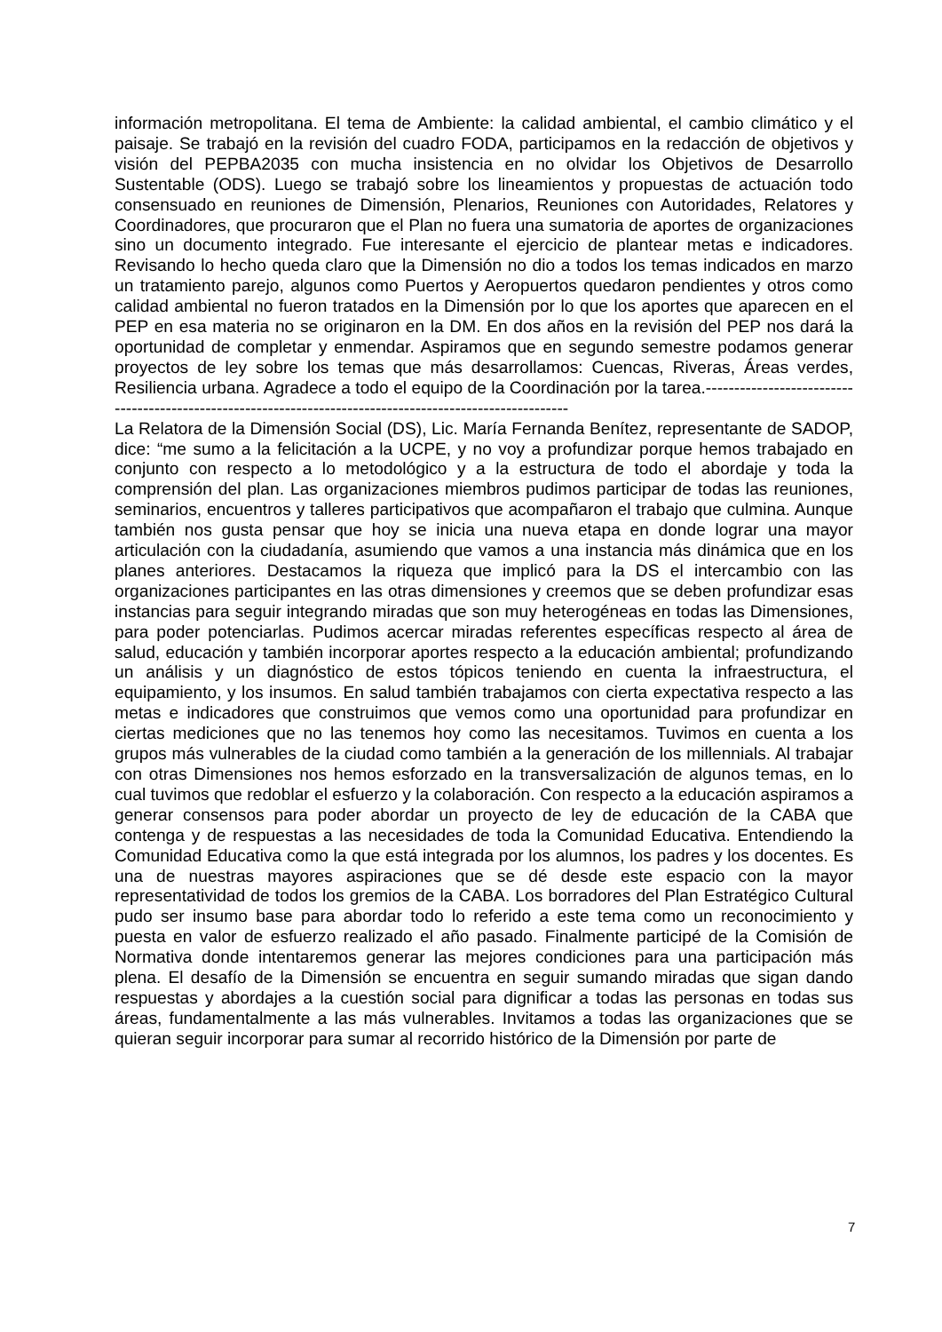información metropolitana. El tema de Ambiente: la calidad ambiental, el cambio climático y el paisaje. Se trabajó en la revisión del cuadro FODA, participamos en la redacción de objetivos y visión del PEPBA2035 con mucha insistencia en no olvidar los Objetivos de Desarrollo Sustentable (ODS). Luego se trabajó sobre los lineamientos y propuestas de actuación todo consensuado en reuniones de Dimensión, Plenarios, Reuniones con Autoridades, Relatores y Coordinadores, que procuraron que el Plan no fuera una sumatoria de aportes de organizaciones sino un documento integrado. Fue interesante el ejercicio de plantear metas e indicadores. Revisando lo hecho queda claro que la Dimensión no dio a todos los temas indicados en marzo un tratamiento parejo, algunos como Puertos y Aeropuertos quedaron pendientes y otros como calidad ambiental no fueron tratados en la Dimensión por lo que los aportes que aparecen en el PEP en esa materia no se originaron en la DM. En dos años en la revisión del PEP nos dará la oportunidad de completar y enmendar. Aspiramos que en segundo semestre podamos generar proyectos de ley sobre los temas que más desarrollamos: Cuencas, Riveras, Áreas verdes, Resiliencia urbana. Agradece a todo el equipo de la Coordinación por la tarea.----------------------------------------------------------------------------------------------------------
La Relatora de la Dimensión Social (DS), Lic. María Fernanda Benítez, representante de SADOP, dice: “me sumo a la felicitación a la UCPE, y no voy a profundizar porque hemos trabajado en conjunto con respecto a lo metodológico y a la estructura de todo el abordaje y toda la comprensión del plan. Las organizaciones miembros pudimos participar de todas las reuniones, seminarios, encuentros y talleres participativos que acompañaron el trabajo que culmina. Aunque también nos gusta pensar que hoy se inicia una nueva etapa en donde lograr una mayor articulación con la ciudadanía, asumiendo que vamos a una instancia más dinámica que en los planes anteriores. Destacamos la riqueza que implicó para la DS el intercambio con las organizaciones participantes en las otras dimensiones y creemos que se deben profundizar esas instancias para seguir integrando miradas que son muy heterogéneas en todas las Dimensiones, para poder potenciarlas. Pudimos acercar miradas referentes específicas respecto al área de salud, educación y también incorporar aportes respecto a la educación ambiental; profundizando un análisis y un diagnóstico de estos tópicos teniendo en cuenta la infraestructura, el equipamiento, y los insumos. En salud también trabajamos con cierta expectativa respecto a las metas e indicadores que construimos que vemos como una oportunidad para profundizar en ciertas mediciones que no las tenemos hoy como las necesitamos. Tuvimos en cuenta a los grupos más vulnerables de la ciudad como también a la generación de los millennials. Al trabajar con otras Dimensiones nos hemos esforzado en la transversalización de algunos temas, en lo cual tuvimos que redoblar el esfuerzo y la colaboración. Con respecto a la educación aspiramos a generar consensos para poder abordar un proyecto de ley de educación de la CABA que contenga y de respuestas a las necesidades de toda la Comunidad Educativa. Entendiendo la Comunidad Educativa como la que está integrada por los alumnos, los padres y los docentes. Es una de nuestras mayores aspiraciones que se dé desde este espacio con la mayor representatividad de todos los gremios de la CABA. Los borradores del Plan Estratégico Cultural pudo ser insumo base para abordar todo lo referido a este tema como un reconocimiento y puesta en valor de esfuerzo realizado el año pasado. Finalmente participé de la Comisión de Normativa donde intentaremos generar las mejores condiciones para una participación más plena. El desafío de la Dimensión se encuentra en seguir sumando miradas que sigan dando respuestas y abordajes a la cuestión social para dignificar a todas las personas en todas sus áreas, fundamentalmente a las más vulnerables. Invitamos a todas las organizaciones que se quieran seguir incorporar para sumar al recorrido histórico de la Dimensión por parte de
7